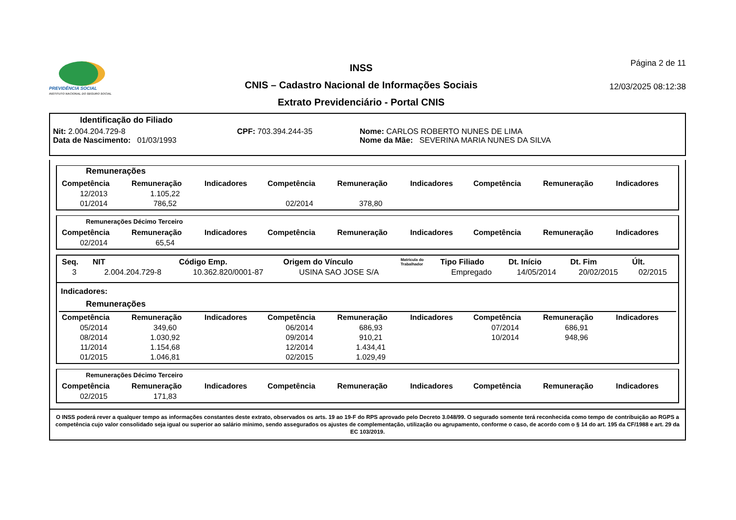PREVIDÊNCIA SOCIAL
INSTITUTO NACIONAL DO SEGURO SOCIAL
INSS
CNIS – Cadastro Nacional de Informações Sociais
Extrato Previdenciário - Portal CNIS
Página 2 de 11
12/03/2025 08:12:38
Identificação do Filiado
Nit: 2.004.204.729-8 CPF: 703.394.244-35 Nome: CARLOS ROBERTO NUNES DE LIMA
Data de Nascimento: 01/03/1993 Nome da Mãe: SEVERINA MARIA NUNES DA SILVA
Remunerações
| Competência | Remuneração | Indicadores | Competência | Remuneração | Indicadores | Competência | Remuneração | Indicadores |
| --- | --- | --- | --- | --- | --- | --- | --- | --- |
| 12/2013 | 1.105,22 | | | | | | | |
| 01/2014 | 786,52 | | 02/2014 | 378,80 | | | | |
Remunerações Décimo Terceiro
| Competência | Remuneração | Indicadores | Competência | Remuneração | Indicadores | Competência | Remuneração | Indicadores |
| --- | --- | --- | --- | --- | --- | --- | --- | --- |
| 02/2014 | 65,54 | | | | | | | |
| Seq. | NIT | Código Emp. | Origem do Vínculo | Matrícula do Trabalhador | Tipo Filiado | Dt. Início | Dt. Fim | Últ. |
| --- | --- | --- | --- | --- | --- | --- | --- | --- |
| 3 | 2.004.204.729-8 | 10.362.820/0001-87 | USINA SAO JOSE S/A | | Empregado | 14/05/2014 | 20/02/2015 | 02/2015 |
Indicadores:
Remunerações
| Competência | Remuneração | Indicadores | Competência | Remuneração | Indicadores | Competência | Remuneração | Indicadores |
| --- | --- | --- | --- | --- | --- | --- | --- | --- |
| 05/2014 | 349,60 | | 06/2014 | 686,93 | | 07/2014 | 686,91 | |
| 08/2014 | 1.030,92 | | 09/2014 | 910,21 | | 10/2014 | 948,96 | |
| 11/2014 | 1.154,68 | | 12/2014 | 1.434,41 | | | | |
| 01/2015 | 1.046,81 | | 02/2015 | 1.029,49 | | | | |
Remunerações Décimo Terceiro
| Competência | Remuneração | Indicadores | Competência | Remuneração | Indicadores | Competência | Remuneração | Indicadores |
| --- | --- | --- | --- | --- | --- | --- | --- | --- |
| 02/2015 | 171,83 | | | | | | | |
O INSS poderá rever a qualquer tempo as informações constantes deste extrato, observados os arts. 19 ao 19-F do RPS aprovado pelo Decreto 3.048/99. O segurado somente terá reconhecida como tempo de contribuição ao RGPS a competência cujo valor consolidado seja igual ou superior ao salário mínimo, sendo assegurados os ajustes de complementação, utilização ou agrupamento, conforme o caso, de acordo com o § 14 do art. 195 da CF/1988 e art. 29 da EC 103/2019.